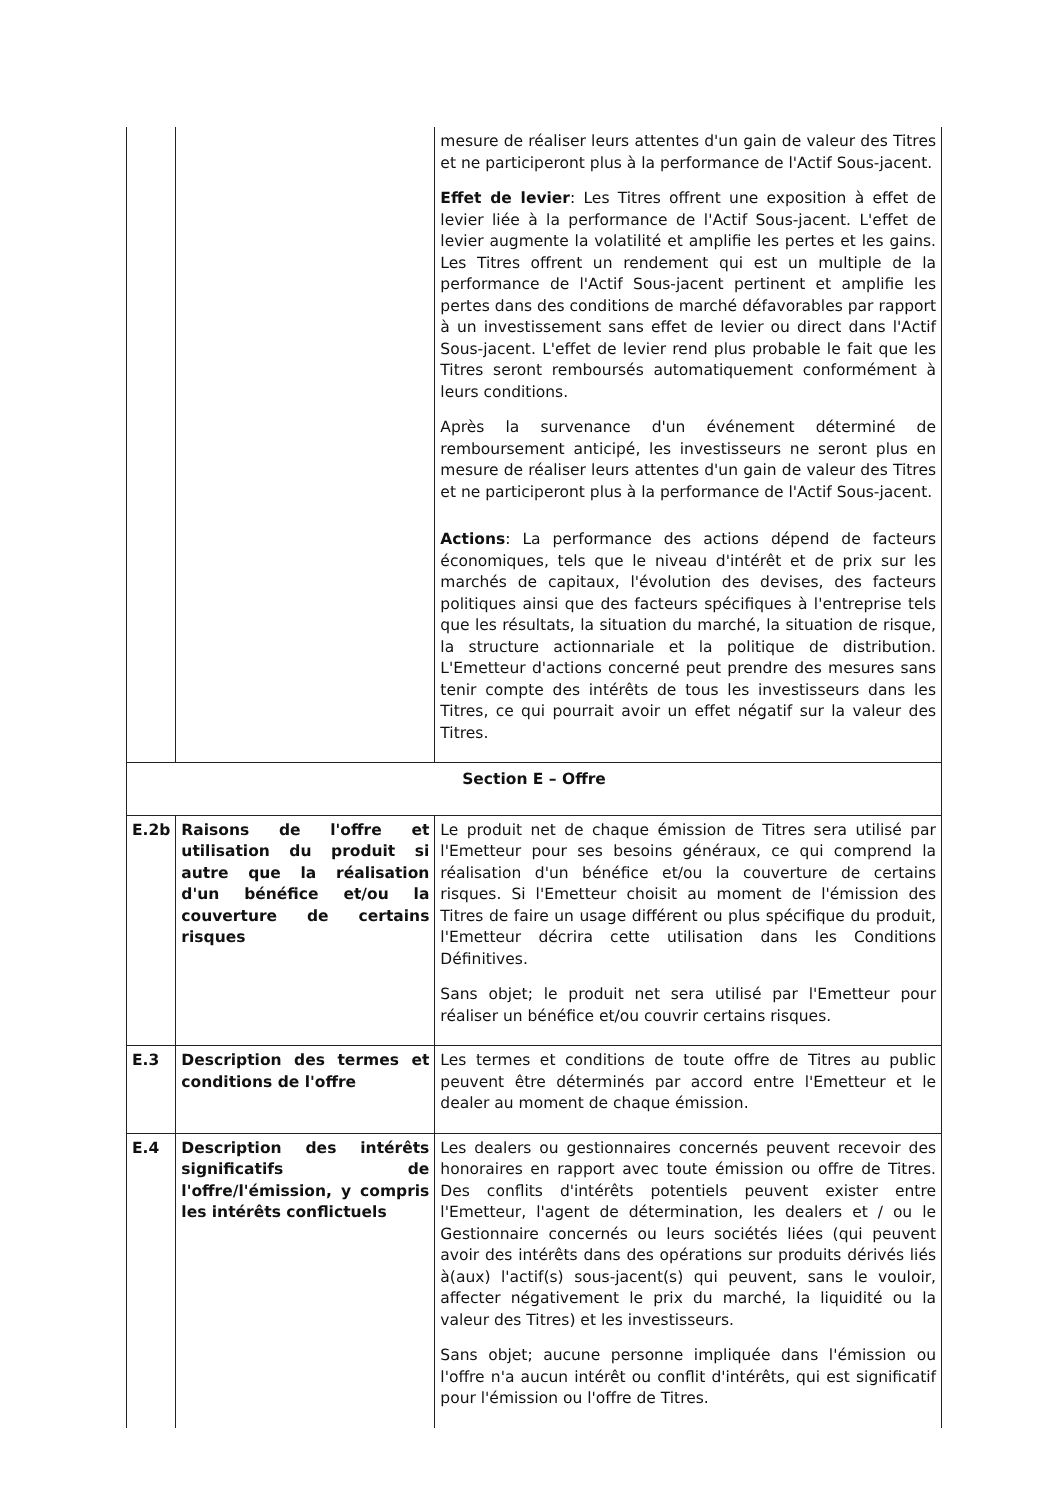| | | mesure de réaliser leurs attentes d'un gain de valeur des Titres et ne participeront plus à la performance de l'Actif Sous-jacent. Effet de levier : Les Titres offrent une exposition à effet de levier liée à la performance de l'Actif Sous-jacent. L'effet de levier augmente la volatilité et amplifie les pertes et les gains. Les Titres offrent un rendement qui est un multiple de la performance de l'Actif Sous-jacent pertinent et amplifie les pertes dans des conditions de marché défavorables par rapport à un investissement sans effet de levier ou direct dans l'Actif Sous-jacent. L'effet de levier rend plus probable le fait que les Titres seront remboursés automatiquement conformément à leurs conditions. Après la survenance d'un événement déterminé de remboursement anticipé, les investisseurs ne seront plus en mesure de réaliser leurs attentes d'un gain de valeur des Titres et ne participeront plus à la performance de l'Actif Sous-jacent. Actions : La performance des actions dépend de facteurs économiques, tels que le niveau d'intérêt et de prix sur les marchés de capitaux, l'évolution des devises, des facteurs politiques ainsi que des facteurs spécifiques à l'entreprise tels que les résultats, la situation du marché, la situation de risque, la structure actionnariale et la politique de distribution. L'Emetteur d'actions concerné peut prendre des mesures sans tenir compte des intérêts de tous les investisseurs dans les Titres, ce qui pourrait avoir un effet négatif sur la valeur des Titres. |
| Section E – Offre | | |
| E.2b | Raisons de l'offre et utilisation du produit si autre que la réalisation d'un bénéfice et/ou la couverture de certains risques | Le produit net de chaque émission de Titres sera utilisé par l'Emetteur pour ses besoins généraux, ce qui comprend la réalisation d'un bénéfice et/ou la couverture de certains risques. Si l'Emetteur choisit au moment de l'émission des Titres de faire un usage différent ou plus spécifique du produit, l'Emetteur décrira cette utilisation dans les Conditions Définitives. Sans objet; le produit net sera utilisé par l'Emetteur pour réaliser un bénéfice et/ou couvrir certains risques. |
| E.3 | Description des termes et conditions de l'offre | Les termes et conditions de toute offre de Titres au public peuvent être déterminés par accord entre l'Emetteur et le dealer au moment de chaque émission. |
| E.4 | Description des intérêts significatifs de l'offre/l'émission, y compris les intérêts conflictuels | Les dealers ou gestionnaires concernés peuvent recevoir des honoraires en rapport avec toute émission ou offre de Titres. Des conflits d'intérêts potentiels peuvent exister entre l'Emetteur, l'agent de détermination, les dealers et / ou le Gestionnaire concernés ou leurs sociétés liées (qui peuvent avoir des intérêts dans des opérations sur produits dérivés liés à(aux) l'actif(s) sous-jacent(s) qui peuvent, sans le vouloir, affecter négativement le prix du marché, la liquidité ou la valeur des Titres) et les investisseurs. Sans objet; aucune personne impliquée dans l'émission ou l'offre n'a aucun intérêt ou conflit d'intérêts, qui est significatif pour l'émission ou l'offre de Titres. |